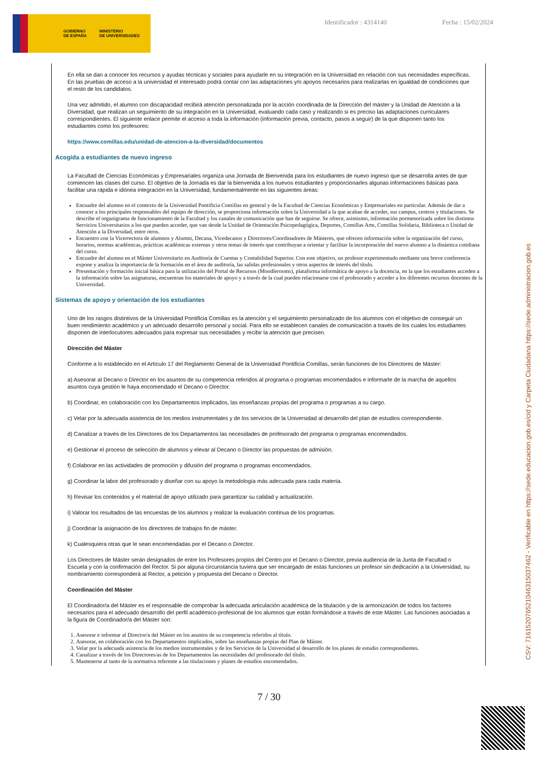GOBIERNO
DE ESPAÑA MINISTERIO
DE UNIVERSIDADES
Identificador : 4314140 Fecha : 15/02/2024
En ella se dan a conocer los recursos y ayudas técnicas y sociales para ayudarle en su integración en la Universidad en relación con sus necesidades específicas. En las pruebas de acceso a la universidad el interesado podrá contar con las adaptaciones y/o apoyos necesarios para realizarlas en igualdad de condiciones que el resto de los candidatos.
Una vez admitido, el alumno con discapacidad recibirá atención personalizada por la acción coordinada de la Dirección del máster y la Unidad de Atención a la Diversidad, que realizan un seguimiento de su integración en la Universidad, evaluando cada caso y realizando si es preciso las adaptaciones curriculares correspondientes. El siguiente enlace permite el acceso a toda la información (información previa, contacto, pasos a seguir) de la que disponen tanto los estudiantes como los profesores:
https://www.comillas.edu/unidad-de-atencion-a-la-diversidad/documentos
Acogida a estudiantes de nuevo ingreso
La Facultad de Ciencias Económicas y Empresariales organiza una Jornada de Bienvenida para los estudiantes de nuevo ingreso que se desarrolla antes de que comiencen las clases del curso. El objetivo de la Jornada es dar la bienvenida a los nuevos estudiantes y proporcionarles algunas informaciones básicas para facilitar una rápida e idónea integración en la Universidad, fundamentalmente en las siguientes áreas:
Encuadre del alumno en el contexto de la Universidad Pontificia Comillas en general y de la Facultad de Ciencias Económicas y Empresariales en particular. Además de dar a conocer a los principales responsables del equipo de dirección, se proporciona información sobre la Universidad a la que acaban de acceder, sus campus, centros y titulaciones. Se describe el organigrama de funcionamiento de la Facultad y los canales de comunicación que han de seguirse. Se ofrece, asimismo, información pormenorizada sobre los distintos Servicios Universitarios a los que pueden acceder, que van desde la Unidad de Orientación Psicopedagógica, Deportes, Comillas Arte, Comillas Solidaria, Biblioteca o Unidad de Atención a la Diversidad, entre otros.
Encuentro con la Vicerrectora de alumnos y Alumni, Decana, Vicedecanos y Directores/Coordinadores de Másteres, que ofrecen información sobre la organización del curso, horarios, normas académicas, prácticas académicas externas y otros temas de interés que contribuyan a orientar y facilitar la incorporación del nuevo alumno a la dinámica cotidiana del curso.
Encuadre del alumno en el Máster Universitario en Auditoría de Cuentas y Contabilidad Superior. Con este objetivo, un profesor experimentado mediante una breve conferencia expone y analiza la importancia de la formación en el área de auditoría, las salidas profesionales y otros aspectos de interés del título.
Presentación y formación inicial básica para la utilización del Portal de Recursos (Moodlerooms), plataforma informática de apoyo a la docencia, en la que los estudiantes acceden a la información sobre las asignaturas, encuentran los materiales de apoyo y a través de la cual pueden relacionarse con el profesorado y acceder a los diferentes recursos docentes de la Universidad.
Sistemas de apoyo y orientación de los estudiantes
Uno de los rasgos distintivos de la Universidad Pontificia Comillas es la atención y el seguimiento personalizado de los alumnos con el objetivo de conseguir un buen rendimiento académico y un adecuado desarrollo personal y social. Para ello se establecen canales de comunicación a través de los cuales los estudiantes disponen de interlocutores adecuados para expresar sus necesidades y recibir la atención que precisen.
Dirección del Máster
Conforme a lo establecido en el Artículo 17 del Reglamento General de la Universidad Pontificia Comillas, serán funciones de los Directores de Máster:
a) Asesorar al Decano o Director en los asuntos de su competencia referidos al programa o programas encomendados e informarle de la marcha de aquellos asuntos cuya gestión le haya encomendado el Decano o Director.
b) Coordinar, en colaboración con los Departamentos implicados, las enseñanzas propias del programa o programas a su cargo.
c) Velar por la adecuada asistencia de los medios instrumentales y de los servicios de la Universidad al desarrollo del plan de estudios correspondiente.
d) Canalizar a través de los Directores de los Departamentos las necesidades de profesorado del programa o programas encomendados.
e) Gestionar el proceso de selección de alumnos y elevar al Decano o Director las propuestas de admisión.
f) Colaborar en las actividades de promoción y difusión del programa o programas encomendados.
g) Coordinar la labor del profesorado y diseñar con su apoyo la metodología más adecuada para cada materia.
h) Revisar los contenidos y el material de apoyo utilizado para garantizar su calidad y actualización.
i) Valorar los resultados de las encuestas de los alumnos y realizar la evaluación continua de los programas.
j) Coordinar la asignación de los directores de trabajos fin de máster.
k) Cualesquiera otras que le sean encomendadas por el Decano o Director.
Los Directores de Máster serán designados de entre los Profesores propios del Centro por el Decano o Director, previa audiencia de la Junta de Facultad o Escuela y con la confirmación del Rector. Si por alguna circunstancia tuviera que ser encargado de estas funciones un profesor sin dedicación a la Universidad, su nombramiento corresponderá al Rector, a petición y propuesta del Decano o Director.
Coordinación del Máster
El Coordinador/a del Máster es el responsable de comprobar la adecuada articulación académica de la titulación y de la armonización de todos los factores necesarios para el adecuado desarrollo del perfil académico-profesional de los alumnos que están formándose a través de este Máster. Las funciones asociadas a la figura de Coordinador/a del Máster son:
1. Asesorar e informar al Director/a del Máster en los asuntos de su competencia referidos al título.
2. Asesorar, en colaboración con los Departamentos implicados, sobre las enseñanzas propias del Plan de Máster.
3. Velar por la adecuada asistencia de los medios instrumentales y de los Servicios de la Universidad al desarrollo de los planes de estudio correspondientes.
4. Canalizar a través de los Directores/as de los Departamentos las necesidades del profesorado del título.
5. Mantenerse al tanto de la normativa referente a las titulaciones y planes de estudios encomendados.
7 / 30
CSV: 716152076521046315037462 - Verificable en https://sede.educacion.gob.es/cid y Carpeta Ciudadana https://sede.administracion.gob.es